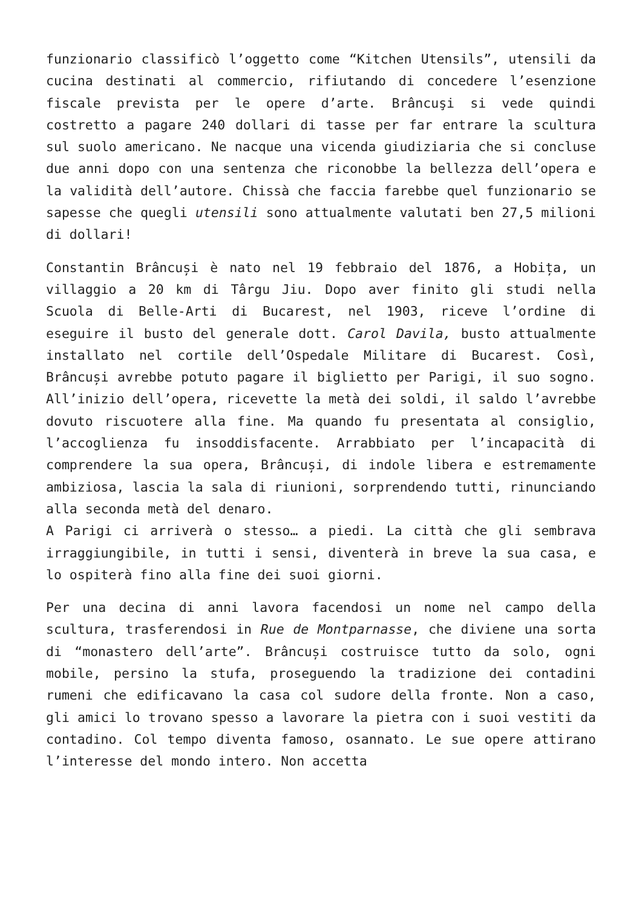funzionario classificò l’oggetto come “Kitchen Utensils”, utensili da cucina destinati al commercio, rifiutando di concedere l’esenzione fiscale prevista per le opere d’arte. Brâncuşi si vede quindi costretto a pagare 240 dollari di tasse per far entrare la scultura sul suolo americano. Ne nacque una vicenda giudiziaria che si concluse due anni dopo con una sentenza che riconobbe la bellezza dell’opera e la validità dell’autore. Chissà che faccia farebbe quel funzionario se sapesse che quegli utensili sono attualmente valutati ben 27,5 milioni di dollari!
Constantin Brâncuși è nato nel 19 febbraio del 1876, a Hobița, un villaggio a 20 km di Târgu Jiu. Dopo aver finito gli studi nella Scuola di Belle-Arti di Bucarest, nel 1903, riceve l’ordine di eseguire il busto del generale dott. Carol Davila, busto attualmente installato nel cortile dell’Ospedale Militare di Bucarest. Così, Brâncuși avrebbe potuto pagare il biglietto per Parigi, il suo sogno. All’inizio dell’opera, ricevette la metà dei soldi, il saldo l’avrebbe dovuto riscuotere alla fine. Ma quando fu presentata al consiglio, l’accoglienza fu insoddisfacente. Arrabbiato per l’incapacità di comprendere la sua opera, Brâncuși, di indole libera e estremamente ambiziosa, lascia la sala di riunioni, sorprendendo tutti, rinunciando alla seconda metà del denaro.
A Parigi ci arriverà o stesso… a piedi. La città che gli sembrava irraggiungibile, in tutti i sensi, diventerà in breve la sua casa, e lo ospiterà fino alla fine dei suoi giorni.
Per una decina di anni lavora facendosi un nome nel campo della scultura, trasferendosi in Rue de Montparnasse, che diviene una sorta di “monastero dell’arte”. Brâncuși costruisce tutto da solo, ogni mobile, persino la stufa, proseguendo la tradizione dei contadini rumeni che edificavano la casa col sudore della fronte. Non a caso, gli amici lo trovano spesso a lavorare la pietra con i suoi vestiti da contadino. Col tempo diventa famoso, osannato. Le sue opere attirano l’interesse del mondo intero. Non accetta